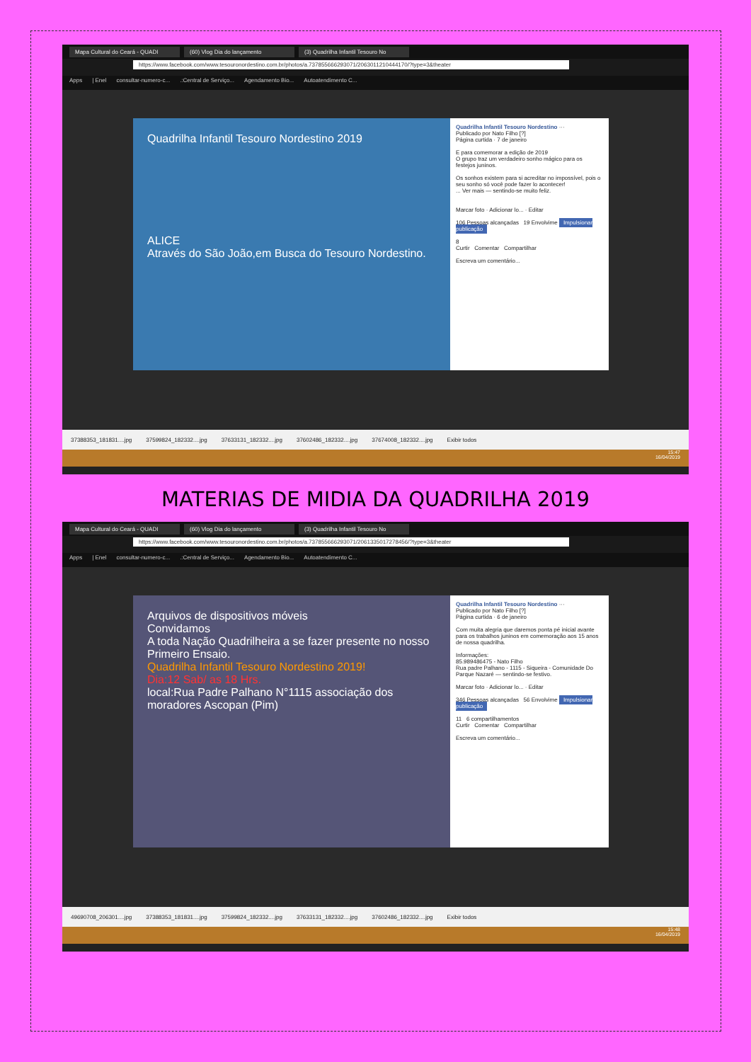Mapa Cultural do Ceará - QUADI (60) Vlog Dia do lançamento (3) Quadrilha Infantil Tesouro No
https://www.facebook.com/www.tesouronordestino.com.br/photos/a.737855666293071/2063011210444170/?type=3&theater
Apps | Enel consultar-numero-c....:Central de Serviço... Agendamento Bio... Autoatendimento C...
Quadrilha Infantil Tesouro Nordestino 2019
ALICE
Através do São João,em Busca do Tesouro Nordestino.
Quadrilha Infantil Tesouro Nordestino ···
Publicado por Nato Filho [?]
Página curtida · 7 de janeiro
E para comemorar a edição de 2019
O grupo traz um verdadeiro sonho mágico para os festejos juninos.
Os sonhos existem para si acreditar no impossível, pois o seu sonho só você pode fazer lo acontecer!
... Ver mais — sentindo-se muito feliz.
Marcar foto · Adicionar lo... · Editar
106 Pessoas alcançadas 19 Envolvime Impulsionar publicação
8
Curtir Comentar Compartilhar
Escreva um comentário...
37388353_181831....jpg 37599824_182332....jpg 37633131_182332....jpg 37602486_182332....jpg 37674008_182332....jpg Exibir todos
15:47
16/04/2019
MATERIAS DE MIDIA DA QUADRILHA 2019
Mapa Cultural do Ceará - QUADI (60) Vlog Dia do lançamento (3) Quadrilha Infantil Tesouro No
https://www.facebook.com/www.tesouronordestino.com.br/photos/a.737855666293071/2061335017278456/?type=3&theater
Apps | Enel consultar-numero-c....:Central de Serviço... Agendamento Bio... Autoatendimento C...
Arquivos de dispositivos móveis
Convidamos
A toda Nação Quadrilheira a se fazer presente no nosso Primeiro Ensaio.
Quadrilha Infantil Tesouro Nordestino 2019!
Dia:12 Sab/ as 18 Hrs.
local:Rua Padre Palhano N°1115 associação dos moradores Ascopan (Pim)
Quadrilha Infantil Tesouro Nordestino ···
Publicado por Nato Filho [?]
Página curtida · 6 de janeiro
Com muita alegria que daremos ponta pé inicial avante para os trabalhos juninos em comemoração aos 15 anos de nossa quadrilha.
Informações:
85.989486475 - Nato Filho
Rua padre Palhano - 1115 - Siqueira - Comunidade Do Parque Nazaré — sentindo-se festivo.
Marcar foto · Adicionar lo... · Editar
346 Pessoas alcançadas 56 Envolvime Impulsionar publicação
11 6 compartilhamentos
Curtir Comentar Compartilhar
Escreva um comentário...
49690708_206301....jpg 37388353_181831....jpg 37599824_182332....jpg 37633131_182332....jpg 37602486_182332....jpg Exibir todos
15:48
16/04/2019